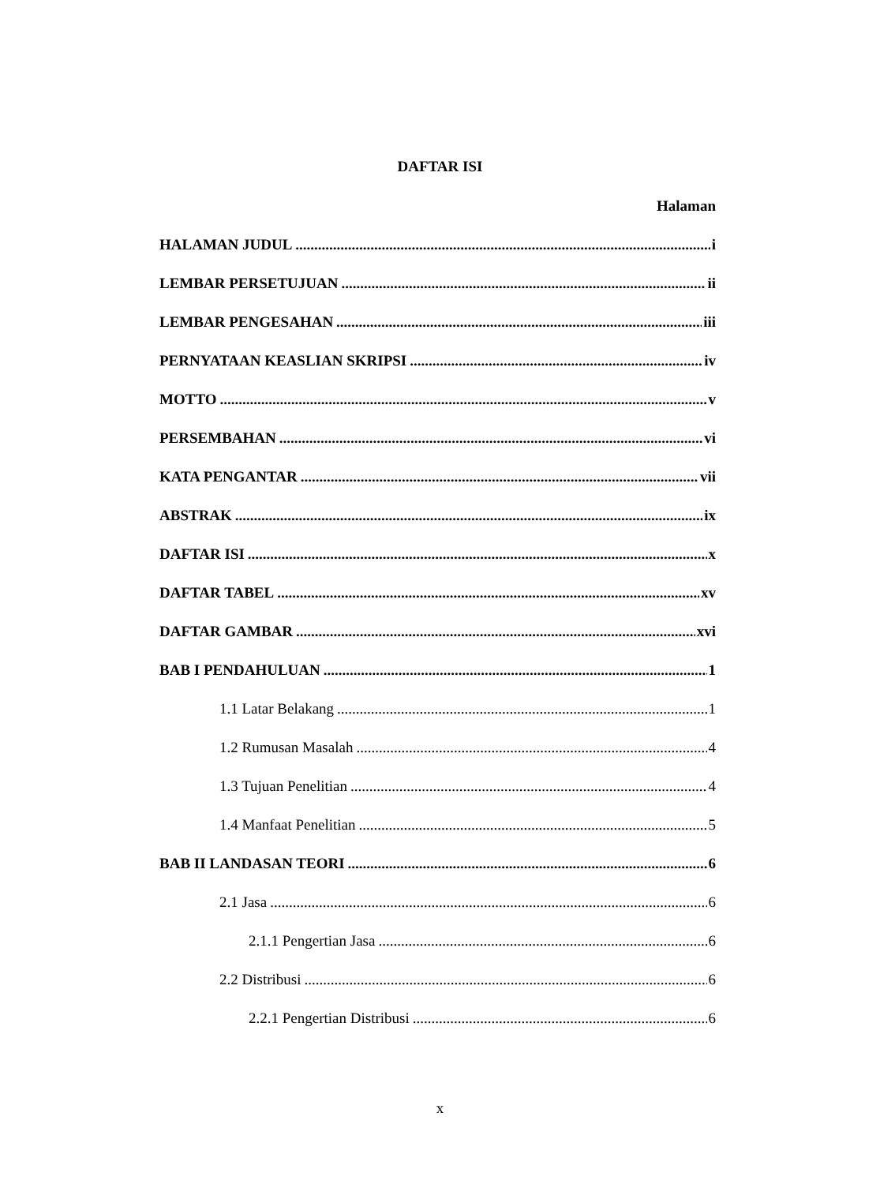DAFTAR ISI
Halaman
HALAMAN JUDUL i
LEMBAR PERSETUJUAN ii
LEMBAR PENGESAHAN iii
PERNYATAAN KEASLIAN SKRIPSI iv
MOTTO v
PERSEMBAHAN vi
KATA PENGANTAR vii
ABSTRAK ix
DAFTAR ISI x
DAFTAR TABEL xv
DAFTAR GAMBAR xvi
BAB I PENDAHULUAN 1
1.1 Latar Belakang 1
1.2 Rumusan Masalah 4
1.3 Tujuan Penelitian 4
1.4 Manfaat Penelitian 5
BAB II LANDASAN TEORI 6
2.1 Jasa 6
2.1.1 Pengertian Jasa 6
2.2 Distribusi 6
2.2.1 Pengertian Distribusi 6
x